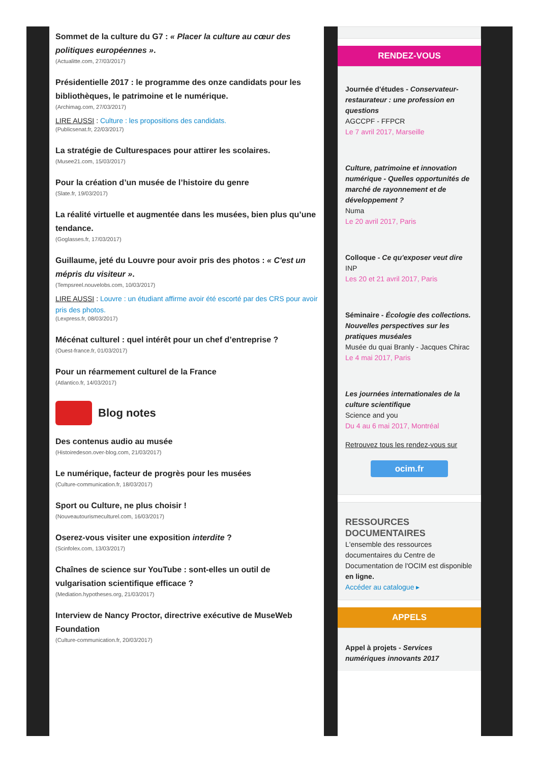Sommet de la culture du G7 : « Placer la culture au cœur des politiques européennes ».
(Actualitte.com, 27/03/2017)
Présidentielle 2017 : le programme des onze candidats pour les bibliothèques, le patrimoine et le numérique.
(Archimag.com, 27/03/2017)
LIRE AUSSI : Culture : les propositions des candidats.
(Publicsenat.fr, 22/03/2017)
La stratégie de Culturespaces pour attirer les scolaires.
(Musee21.com, 15/03/2017)
Pour la création d’un musée de l’histoire du genre
(Slate.fr, 19/03/2017)
La réalité virtuelle et augmentée dans les musées, bien plus qu’une tendance.
(Goglasses.fr, 17/03/2017)
Guillaume, jeté du Louvre pour avoir pris des photos : « C'est un mépris du visiteur ».
(Tempsreel.nouvelobs.com, 10/03/2017)
LIRE AUSSI : Louvre : un étudiant affirme avoir été escorté par des CRS pour avoir pris des photos.
(Lexpress.fr, 08/03/2017)
Mécénat culturel : quel intérêt pour un chef d’entreprise ?
(Ouest-france.fr, 01/03/2017)
Pour un réarmement culturel de la France
(Atlantico.fr, 14/03/2017)
Blog notes
Des contenus audio au musée
(Histoiredeson.over-blog.com, 21/03/2017)
Le numérique, facteur de progrès pour les musées
(Culture-communication.fr, 18/03/2017)
Sport ou Culture, ne plus choisir !
(Nouveautourismeculturel.com, 16/03/2017)
Oserez-vous visiter une exposition interdite ?
(Scinfolex.com, 13/03/2017)
Chaînes de science sur YouTube : sont-elles un outil de vulgarisation scientifique efficace ?
(Mediation.hypotheses.org, 21/03/2017)
Interview de Nancy Proctor, directrive exécutive de MuseWeb Foundation
(Culture-communication.fr, 20/03/2017)
RENDEZ-VOUS
Journée d'études - Conservateur-restaurateur : une profession en questions
AGCCPF - FFPCR
Le 7 avril 2017, Marseille
Culture, patrimoine et innovation numérique - Quelles opportunités de marché de rayonnement et de développement ?
Numa
Le 20 avril 2017, Paris
Colloque - Ce qu'exposer veut dire
INP
Les 20 et 21 avril 2017, Paris
Séminaire - Écologie des collections. Nouvelles perspectives sur les pratiques muséales
Musée du quai Branly - Jacques Chirac
Le 4 mai 2017, Paris
Les journées internationales de la culture scientifique
Science and you
Du 4 au 6 mai 2017, Montréal
Retrouvez tous les rendez-vous sur
ocim.fr
RESSOURCES DOCUMENTAIRES
L'ensemble des ressources documentaires du Centre de Documentation de l'OCIM est disponible en ligne.
Accéder au catalogue ▸
APPELS
Appel à projets - Services numériques innovants 2017